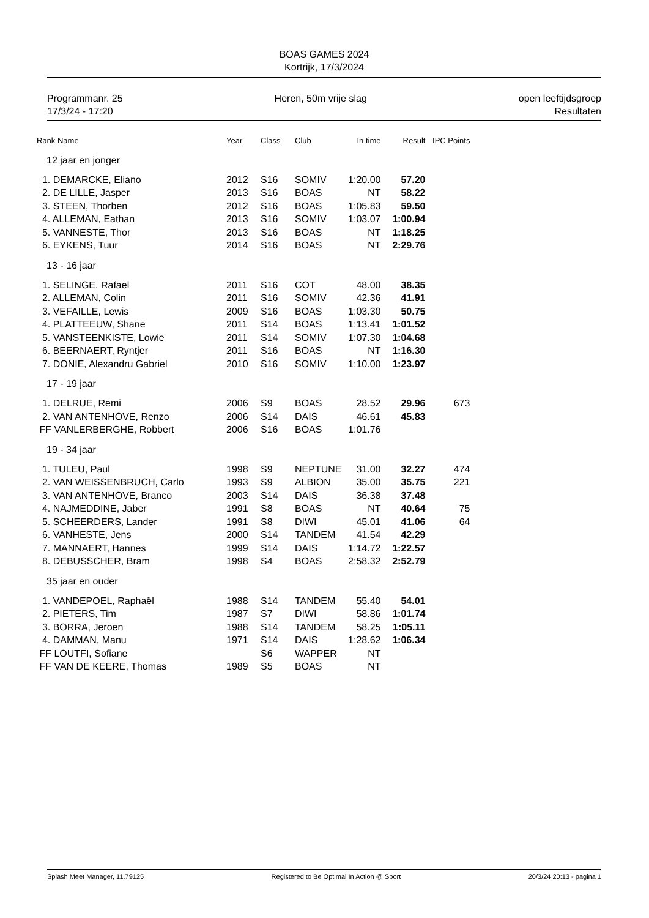BOAS GAMES 2024
Kortrijk, 17/3/2024
Programmanr. 25
17/3/24 - 17:20
Heren, 50m vrije slag open leeftijdsgroep
Resultaten
| Rank Name | Year | Class | Club | In time | Result | IPC Points |
| --- | --- | --- | --- | --- | --- | --- |
| 12 jaar en jonger | | | | | | |
| 1. DEMARCKE, Eliano | 2012 | S16 | SOMIV | 1:20.00 | 57.20 | |
| 2. DE LILLE, Jasper | 2013 | S16 | BOAS | NT | 58.22 | |
| 3. STEEN, Thorben | 2012 | S16 | BOAS | 1:05.83 | 59.50 | |
| 4. ALLEMAN, Eathan | 2013 | S16 | SOMIV | 1:03.07 | 1:00.94 | |
| 5. VANNESTE, Thor | 2013 | S16 | BOAS | NT | 1:18.25 | |
| 6. EYKENS, Tuur | 2014 | S16 | BOAS | NT | 2:29.76 | |
| 13 - 16 jaar | | | | | | |
| 1. SELINGE, Rafael | 2011 | S16 | COT | 48.00 | 38.35 | |
| 2. ALLEMAN, Colin | 2011 | S16 | SOMIV | 42.36 | 41.91 | |
| 3. VEFAILLE, Lewis | 2009 | S16 | BOAS | 1:03.30 | 50.75 | |
| 4. PLATTEEUW, Shane | 2011 | S14 | BOAS | 1:13.41 | 1:01.52 | |
| 5. VANSTEENKISTE, Lowie | 2011 | S14 | SOMIV | 1:07.30 | 1:04.68 | |
| 6. BEERNAERT, Ryntjer | 2011 | S16 | BOAS | NT | 1:16.30 | |
| 7. DONIE, Alexandru Gabriel | 2010 | S16 | SOMIV | 1:10.00 | 1:23.97 | |
| 17 - 19 jaar | | | | | | |
| 1. DELRUE, Remi | 2006 | S9 | BOAS | 28.52 | 29.96 | 673 |
| 2. VAN ANTENHOVE, Renzo | 2006 | S14 | DAIS | 46.61 | 45.83 | |
| FF VANLERBERGHE, Robbert | 2006 | S16 | BOAS | 1:01.76 | | |
| 19 - 34 jaar | | | | | | |
| 1. TULEU, Paul | 1998 | S9 | NEPTUNE | 31.00 | 32.27 | 474 |
| 2. VAN WEISSENBRUCH, Carlo | 1993 | S9 | ALBION | 35.00 | 35.75 | 221 |
| 3. VAN ANTENHOVE, Branco | 2003 | S14 | DAIS | 36.38 | 37.48 | |
| 4. NAJMEDDINE, Jaber | 1991 | S8 | BOAS | NT | 40.64 | 75 |
| 5. SCHEERDERS, Lander | 1991 | S8 | DIWI | 45.01 | 41.06 | 64 |
| 6. VANHESTE, Jens | 2000 | S14 | TANDEM | 41.54 | 42.29 | |
| 7. MANNAERT, Hannes | 1999 | S14 | DAIS | 1:14.72 | 1:22.57 | |
| 8. DEBUSSCHER, Bram | 1998 | S4 | BOAS | 2:58.32 | 2:52.79 | |
| 35 jaar en ouder | | | | | | |
| 1. VANDEPOEL, Raphaël | 1988 | S14 | TANDEM | 55.40 | 54.01 | |
| 2. PIETERS, Tim | 1987 | S7 | DIWI | 58.86 | 1:01.74 | |
| 3. BORRA, Jeroen | 1988 | S14 | TANDEM | 58.25 | 1:05.11 | |
| 4. DAMMAN, Manu | 1971 | S14 | DAIS | 1:28.62 | 1:06.34 | |
| FF LOUTFI, Sofiane | | S6 | WAPPER | NT | | |
| FF VAN DE KEERE, Thomas | 1989 | S5 | BOAS | NT | | |
Splash Meet Manager, 11.79125 Registered to Be Optimal In Action @ Sport
20/3/24 20:13 - pagina 1